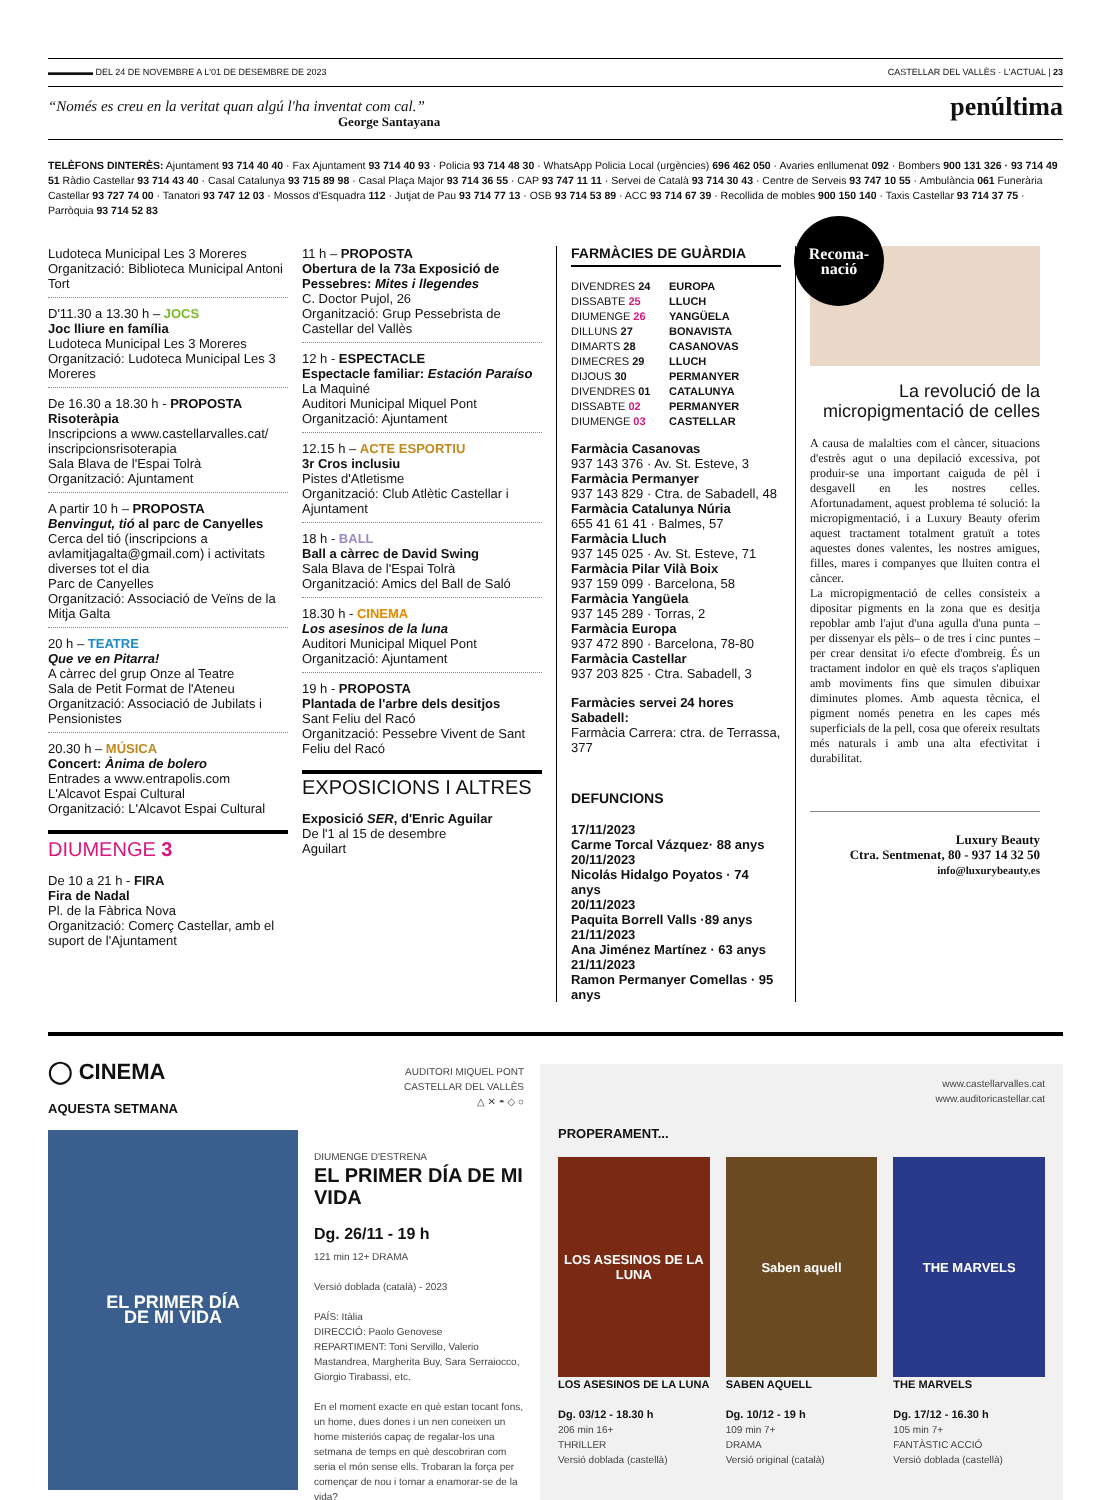▬▬▬▬▬ DEL 24 DE NOVEMBRE A L'01 DE DESEMBRE DE 2023 CASTELLAR DEL VALLÈS · L'ACTUAL | 23
“Només es creu en la veritat quan algú l'ha inventat com cal.”
George Santayana
penúltima
TELÈFONS DINTERÈS: Ajuntament 93 714 40 40 · Fax Ajuntament 93 714 40 93 · Policia 93 714 48 30 · WhatsApp Policia Local (urgències) 696 462 050 · Avaries enllumenat 092 · Bombers 900 131 326 · 93 714 49 51 Ràdio Castellar 93 714 43 40 · Casal Catalunya 93 715 89 98 · Casal Plaça Major 93 714 36 55 · CAP 93 747 11 11 · Servei de Català 93 714 30 43 · Centre de Serveis 93 747 10 55 · Ambulància 061 Funerària Castellar 93 727 74 00 · Tanatori 93 747 12 03 · Mossos d'Esquadra 112 · Jutjat de Pau 93 714 77 13 · OSB 93 714 53 89 · ACC 93 714 67 39 · Recollida de mobles 900 150 140 · Taxis Castellar 93 714 37 75 · Parròquia 93 714 52 83
Ludoteca Municipal Les 3 Moreres
Organització: Biblioteca Municipal Antoni Tort
D'11.30 a 13.30 h – JOCS
Joc lliure en família
Ludoteca Municipal Les 3 Moreres
Organització: Ludoteca Municipal Les 3 Moreres
De 16.30 a 18.30 h - PROPOSTA
Risoteràpia
Inscripcions a www.castellarvalles.cat/ inscripcionsrisoterapia
Sala Blava de l'Espai Tolrà
Organització: Ajuntament
A partir 10 h – PROPOSTA
Benvingut, tió al parc de Canyelles
Cerca del tió (inscripcions a avlamitjagalta@gmail.com) i activitats diverses tot el dia
Parc de Canyelles
Organització: Associació de Veïns de la Mitja Galta
20 h – TEATRE
Que ve en Pitarra!
A càrrec del grup Onze al Teatre
Sala de Petit Format de l'Ateneu
Organització: Associació de Jubilats i Pensionistes
20.30 h – MÚSICA
Concert: Ànima de bolero
Entrades a www.entrapolis.com
L'Alcavot Espai Cultural
Organització: L'Alcavot Espai Cultural
DIUMENGE 3
De 10 a 21 h - FIRA
Fira de Nadal
Pl. de la Fàbrica Nova
Organització: Comerç Castellar, amb el suport de l'Ajuntament
11 h – PROPOSTA
Obertura de la 73a Exposició de Pessebres: Mites i llegendes
C. Doctor Pujol, 26
Organització: Grup Pessebrista de Castellar del Vallès
12 h - ESPECTACLE
Espectacle familiar: Estación Paraíso
La Maquiné
Auditori Municipal Miquel Pont
Organització: Ajuntament
12.15 h – ACTE ESPORTIU
3r Cros inclusiu
Pistes d'Atletisme
Organització: Club Atlètic Castellar i Ajuntament
18 h - BALL
Ball a càrrec de David Swing
Sala Blava de l'Espai Tolrà
Organització: Amics del Ball de Saló
18.30 h - CINEMA
Los asesinos de la luna
Auditori Municipal Miquel Pont
Organització: Ajuntament
19 h - PROPOSTA
Plantada de l'arbre dels desitjos
Sant Feliu del Racó
Organització: Pessebre Vivent de Sant Feliu del Racó
EXPOSICIONS I ALTRES
Exposició SER, d'Enric Aguilar
De l'1 al 15 de desembre
Aguilart
FARMÀCIES DE GUÀRDIA
DIVENDRES 24 EUROPA DISSABTE 25 LLUCH DIUMENGE 26 YANGÜELA DILLUNS 27 BONAVISTA DIMARTS 28 CASANOVAS DIMECRES 29 LLUCH DIJOUS 30 PERMANYER DIVENDRES 01 CATALUNYA DISSABTE 02 PERMANYER DIUMENGE 03 CASTELLAR
Farmàcia Casanovas
937 143 376 · Av. St. Esteve, 3
Farmàcia Permanyer
937 143 829 · Ctra. de Sabadell, 48
Farmàcia Catalunya Núria
655 41 61 41 · Balmes, 57
Farmàcia Lluch
937 145 025 · Av. St. Esteve, 71
Farmàcia Pilar Vilà Boix
937 159 099 · Barcelona, 58
Farmàcia Yangüela
937 145 289 · Torras, 2
Farmàcia Europa
937 472 890 · Barcelona, 78-80
Farmàcia Castellar
937 203 825 · Ctra. Sabadell, 3
Farmàcies servei 24 hores Sabadell:
Farmàcia Carrera: ctra. de Terrassa, 377
DEFUNCIONS
17/11/2023
Carme Torcal Vázquez· 88 anys
20/11/2023
Nicolás Hidalgo Poyatos · 74 anys
20/11/2023
Paquita Borrell Valls ·89 anys
21/11/2023
Ana Jiménez Martínez · 63 anys
21/11/2023
Ramon Permanyer Comellas · 95 anys
Recoma-
nació
La revolució de la micropigmentació de celles
A causa de malalties com el càncer, situacions d'estrès agut o una depilació excessiva, pot produir-se una important caiguda de pèl i desgavell en les nostres celles. Afortunadament, aquest problema té solució: la micropigmentació, i a Luxury Beauty oferim aquest tractament totalment gratuït a totes aquestes dones valentes, les nostres amigues, filles, mares i companyes que lluiten contra el càncer.
La micropigmentació de celles consisteix a dipositar pigments en la zona que es desitja repoblar amb l'ajut d'una agulla d'una punta –per dissenyar els pèls– o de tres i cinc puntes –per crear densitat i/o efecte d'ombreig. És un tractament indolor en què els traços s'apliquen amb moviments fins que simulen dibuixar diminutes plomes. Amb aquesta tècnica, el pigment només penetra en les capes més superficials de la pell, cosa que ofereix resultats més naturals i amb una alta efectivitat i durabilitat.
Luxury Beauty
Ctra. Sentmenat, 80 - 937 14 32 50
info@luxurybeauty.es
◯ CINEMA
AQUESTA SETMANA
EL PRIMER DÍA
DE MI VIDA
AUDITORI MIQUEL PONT
CASTELLAR DEL VALLÈS
△ ✕ ◓ ◇ ○
DIUMENGE D'ESTRENA
EL PRIMER DÍA DE MI VIDA
Dg. 26/11 - 19 h
121 min 12+ DRAMA
Versió doblada (català) - 2023
PAÍS: Itàlia
DIRECCIÓ: Paolo Genovese
REPARTIMENT: Toni Servillo, Valerio Mastandrea, Margherita Buy, Sara Serraiocco, Giorgio Tirabassi, etc.
En el moment exacte en què estan tocant fons, un home, dues dones i un nen coneixen un home misteriós capaç de regalar-los una setmana de temps en què descobriran com seria el món sense ells. Trobaran la força per començar de nou i tornar a enamorar-se de la vida?
www.castellarvalles.cat
www.auditoricastellar.cat
PROPERAMENT...
LOS ASESINOS DE LA LUNA
LOS ASESINOS DE LA LUNA
Dg. 03/12 - 18.30 h
206 min 16+
THRILLER
Versió doblada (castellà)
Saben aquell
SABEN AQUELL
Dg. 10/12 - 19 h
109 min 7+
DRAMA
Versió original (català)
THE MARVELS
THE MARVELS
Dg. 17/12 - 16.30 h
105 min 7+
FANTÀSTIC ACCIÓ
Versió doblada (castellà)